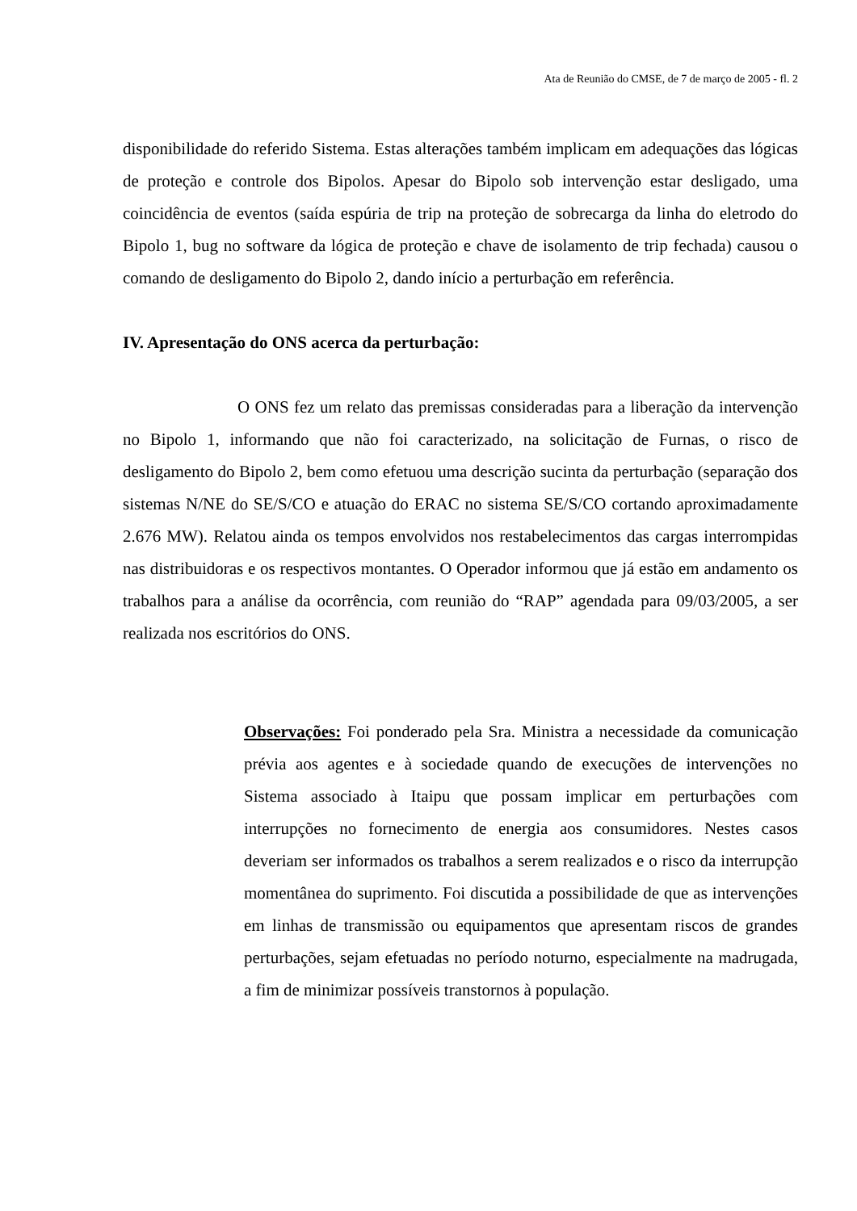Ata de Reunião do CMSE, de 7 de março de 2005 - fl. 2
disponibilidade do referido Sistema. Estas alterações também implicam em adequações das lógicas de proteção e controle dos Bipolos. Apesar do Bipolo sob intervenção estar desligado, uma coincidência de eventos (saída espúria de trip na proteção de sobrecarga da linha do eletrodo do Bipolo 1, bug no software da lógica de proteção e chave de isolamento de trip fechada) causou o comando de desligamento do Bipolo 2, dando início a perturbação em referência.
IV. Apresentação do ONS acerca da perturbação:
O ONS fez um relato das premissas consideradas para a liberação da intervenção no Bipolo 1, informando que não foi caracterizado, na solicitação de Furnas, o risco de desligamento do Bipolo 2, bem como efetuou uma descrição sucinta da perturbação (separação dos sistemas N/NE do SE/S/CO e atuação do ERAC no sistema SE/S/CO cortando aproximadamente 2.676 MW). Relatou ainda os tempos envolvidos nos restabelecimentos das cargas interrompidas nas distribuidoras e os respectivos montantes. O Operador informou que já estão em andamento os trabalhos para a análise da ocorrência, com reunião do “RAP” agendada para 09/03/2005, a ser realizada nos escritórios do ONS.
Observações: Foi ponderado pela Sra. Ministra a necessidade da comunicação prévia aos agentes e à sociedade quando de execuções de intervenções no Sistema associado à Itaipu que possam implicar em perturbações com interrupções no fornecimento de energia aos consumidores. Nestes casos deveriam ser informados os trabalhos a serem realizados e o risco da interrupção momentânea do suprimento. Foi discutida a possibilidade de que as intervenções em linhas de transmissão ou equipamentos que apresentam riscos de grandes perturbações, sejam efetuadas no período noturno, especialmente na madrugada, a fim de minimizar possíveis transtornos à população.